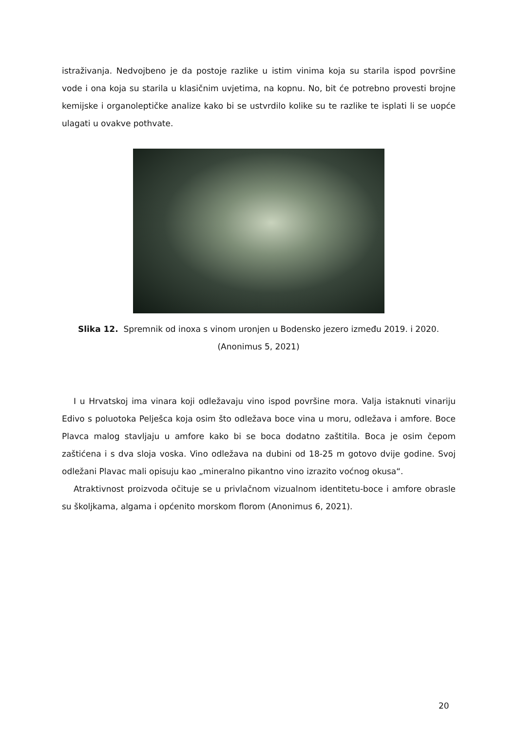istraživanja. Nedvojbeno je da postoje razlike u istim vinima koja su starila ispod površine vode i ona koja su starila u klasičnim uvjetima, na kopnu. No, bit će potrebno provesti brojne kemijske i organoleptičke analize kako bi se ustvrdilo kolike su te razlike te isplati li se uopće ulagati u ovakve pothvate.
Slika 12. Spremnik od inoxa s vinom uronjen u Bodensko jezero između 2019. i 2020.
(Anonimus 5, 2021)
I u Hrvatskoj ima vinara koji odležavaju vino ispod površine mora. Valja istaknuti vinariju Edivo s poluotoka Pelješca koja osim što odležava boce vina u moru, odležava i amfore. Boce Plavca malog stavljaju u amfore kako bi se boca dodatno zaštitila. Boca je osim čepom zaštićena i s dva sloja voska. Vino odležava na dubini od 18-25 m gotovo dvije godine. Svoj odležani Plavac mali opisuju kao „mineralno pikantno vino izrazito voćnog okusa“.
Atraktivnost proizvoda očituje se u privlačnom vizualnom identitetu-boce i amfore obrasle su školjkama, algama i općenito morskom florom (Anonimus 6, 2021).
20